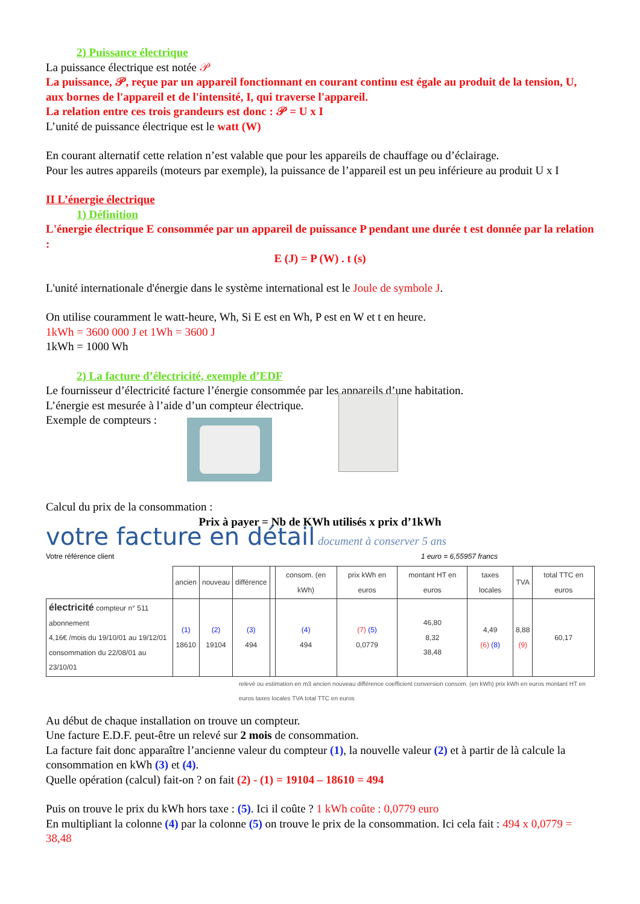2) Puissance électrique
La puissance électrique est notée 𝒫
La puissance, 𝒫, reçue par un appareil fonctionnant en courant continu est égale au produit de la tension, U, aux bornes de l'appareil et de l'intensité, I, qui traverse l'appareil.
La relation entre ces trois grandeurs est donc : 𝒫 = U x I
L’unité de puissance électrique est le watt (W)
En courant alternatif cette relation n’est valable que pour les appareils de chauffage ou d’éclairage.
Pour les autres appareils (moteurs par exemple), la puissance de l’appareil est un peu inférieure au produit U x I
II L’énergie électrique
1) Définition
L'énergie électrique E consommée par un appareil de puissance P pendant une durée t est donnée par la relation :
E (J) = P (W) . t (s)
L'unité internationale d'énergie dans le système international est le Joule de symbole J.
On utilise couramment le watt-heure, Wh, Si E est en Wh, P est en W et t en heure.
1kWh = 3600 000 J et 1Wh = 3600 J
1kWh = 1000 Wh
2) La facture d’électricité, exemple d’EDF
Le fournisseur d’électricité facture l’énergie consommée par les appareils d’une habitation.
L’énergie est mesurée à l’aide d’un compteur électrique.
Exemple de compteurs :
Calcul du prix de la consommation :
Prix à payer = Nb de KWh utilisés x prix d’1kWh
votre facture en détail document à conserver 5 ans
Votre référence client 1 euro = 6,55957 francs
| | ancien | nouveau | différence | | consom. (en kWh) | prix kWh en euros | montant HT en euros | taxes locales | TVA | total TTC en euros |
| --- | --- | --- | --- | --- | --- | --- | --- | --- | --- | --- |
| électricité compteur n° 511 abonnement 4,16€ /mois du 19/10/01 au 19/12/01 consommation du 22/08/01 au 23/10/01 | (1) 18610 | (2) 19104 | (3) 494 | | (4) 494 | (7) (5) 0,0779 | 46,80 8,32 38,48 | 4,49 (6) (8) | 8,88 (9) | 60,17 |
relevé ou estimation en m3 ancien nouveau différence coefficient conversion consom. (en kWh) prix kWh en euros montant HT en euros taxes locales TVA total TTC en euros
Au début de chaque installation on trouve un compteur.
Une facture E.D.F. peut-être un relevé sur 2 mois de consommation.
La facture fait donc apparaître l’ancienne valeur du compteur (1), la nouvelle valeur (2) et à partir de là calcule la consommation en kWh (3) et (4).
Quelle opération (calcul) fait-on ? on fait (2) - (1) = 19104 – 18610 = 494
Puis on trouve le prix du kWh hors taxe : (5). Ici il coûte ? 1 kWh coûte : 0,0779 euro
En multipliant la colonne (4) par la colonne (5) on trouve le prix de la consommation. Ici cela fait : 494 x 0,0779 = 38,48